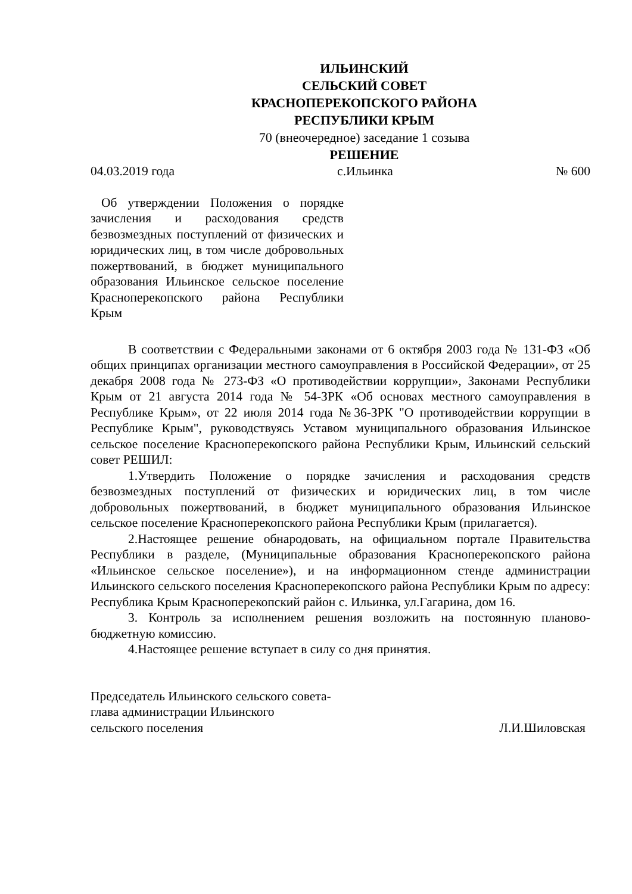ИЛЬИНСКИЙ
СЕЛЬСКИЙ СОВЕТ
КРАСНОПЕРЕКОПСКОГО РАЙОНА
РЕСПУБЛИКИ КРЫМ
70 (внеочередное) заседание 1 созыва
РЕШЕНИЕ
04.03.2019 года с.Ильинка № 600
Об утверждении Положения о порядке зачисления и расходования средств безвозмездных поступлений от физических и юридических лиц, в том числе добровольных пожертвований, в бюджет муниципального образования Ильинское сельское поселение Красноперекопского района Республики Крым
В соответствии с Федеральными законами от 6 октября 2003 года № 131-ФЗ «Об общих принципах организации местного самоуправления в Российской Федерации», от 25 декабря 2008 года № 273-ФЗ «О противодействии коррупции», Законами Республики Крым от 21 августа 2014 года № 54-ЗРК «Об основах местного самоуправления в Республике Крым», от 22 июля 2014 года №36-ЗРК "О противодействии коррупции в Республике Крым", руководствуясь Уставом муниципального образования Ильинское сельское поселение Красноперекопского района Республики Крым, Ильинский сельский совет РЕШИЛ:
1.Утвердить Положение о порядке зачисления и расходования средств безвозмездных поступлений от физических и юридических лиц, в том числе добровольных пожертвований, в бюджет муниципального образования Ильинское сельское поселение Красноперекопского района Республики Крым (прилагается).
2.Настоящее решение обнародовать, на официальном портале Правительства Республики в разделе, (Муниципальные образования Красноперекопского района «Ильинское сельское поселение»), и на информационном стенде администрации Ильинского сельского поселения Красноперекопского района Республики Крым по адресу: Республика Крым Красноперекопский район с. Ильинка, ул.Гагарина, дом 16.
3. Контроль за исполнением решения возложить на постоянную планово-бюджетную комиссию.
4.Настоящее решение вступает в силу со дня принятия.
Председатель Ильинского сельского совета-
глава администрации Ильинского
сельского поселения Л.И.Шиловская